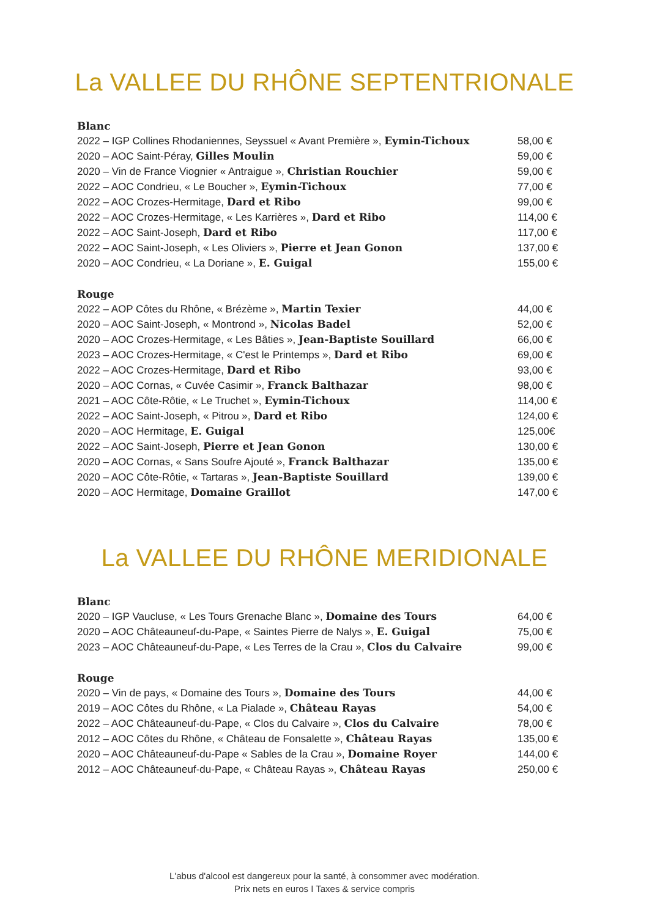La VALLEE DU RHÔNE SEPTENTRIONALE
| Blanc | |
| --- | --- |
| 2022 – IGP Collines Rhodaniennes, Seyssuel « Avant Première », Eymin-Tichoux | 58,00 € |
| 2020 – AOC Saint-Péray, Gilles Moulin | 59,00 € |
| 2020 – Vin de France Viognier « Antraigue », Christian Rouchier | 59,00 € |
| 2022 – AOC Condrieu, « Le Boucher », Eymin-Tichoux | 77,00 € |
| 2022 – AOC Crozes-Hermitage, Dard et Ribo | 99,00 € |
| 2022 – AOC Crozes-Hermitage, « Les Karrières », Dard et Ribo | 114,00 € |
| 2022 – AOC Saint-Joseph, Dard et Ribo | 117,00 € |
| 2022 – AOC Saint-Joseph, « Les Oliviers », Pierre et Jean Gonon | 137,00 € |
| 2020 – AOC Condrieu, « La Doriane », E. Guigal | 155,00 € |
| Rouge | |
| 2022 – AOP Côtes du Rhône, « Brézème », Martin Texier | 44,00 € |
| 2020 – AOC Saint-Joseph, « Montrond », Nicolas Badel | 52,00 € |
| 2020 – AOC Crozes-Hermitage, « Les Bâties », Jean-Baptiste Souillard | 66,00 € |
| 2023 – AOC Crozes-Hermitage, « C'est le Printemps », Dard et Ribo | 69,00 € |
| 2022 – AOC Crozes-Hermitage, Dard et Ribo | 93,00 € |
| 2020 – AOC Cornas, « Cuvée Casimir », Franck Balthazar | 98,00 € |
| 2021 – AOC Côte-Rôtie, « Le Truchet », Eymin-Tichoux | 114,00 € |
| 2022 – AOC Saint-Joseph, « Pitrou », Dard et Ribo | 124,00 € |
| 2020 – AOC Hermitage, E. Guigal | 125,00€ |
| 2022 – AOC Saint-Joseph, Pierre et Jean Gonon | 130,00 € |
| 2020 – AOC Cornas, « Sans Soufre Ajouté », Franck Balthazar | 135,00 € |
| 2020 – AOC Côte-Rôtie, « Tartaras », Jean-Baptiste Souillard | 139,00 € |
| 2020 – AOC Hermitage, Domaine Graillot | 147,00 € |
La VALLEE DU RHÔNE MERIDIONALE
| Blanc | |
| --- | --- |
| 2020 – IGP Vaucluse, « Les Tours Grenache Blanc », Domaine des Tours | 64,00 € |
| 2020 – AOC Châteauneuf-du-Pape, « Saintes Pierre de Nalys », E. Guigal | 75,00 € |
| 2023 – AOC Châteauneuf-du-Pape, « Les Terres de la Crau », Clos du Calvaire | 99,00 € |
| Rouge | |
| 2020 – Vin de pays, « Domaine des Tours », Domaine des Tours | 44,00 € |
| 2019 – AOC Côtes du Rhône, « La Pialade », Château Rayas | 54,00 € |
| 2022 – AOC Châteauneuf-du-Pape, « Clos du Calvaire », Clos du Calvaire | 78,00 € |
| 2012 – AOC Côtes du Rhône, « Château de Fonsalette », Château Rayas | 135,00 € |
| 2020 – AOC Châteauneuf-du-Pape « Sables de la Crau », Domaine Royer | 144,00 € |
| 2012 – AOC Châteauneuf-du-Pape, « Château Rayas », Château Rayas | 250,00 € |
L'abus d'alcool est dangereux pour la santé, à consommer avec modération.
Prix nets en euros I Taxes & service compris